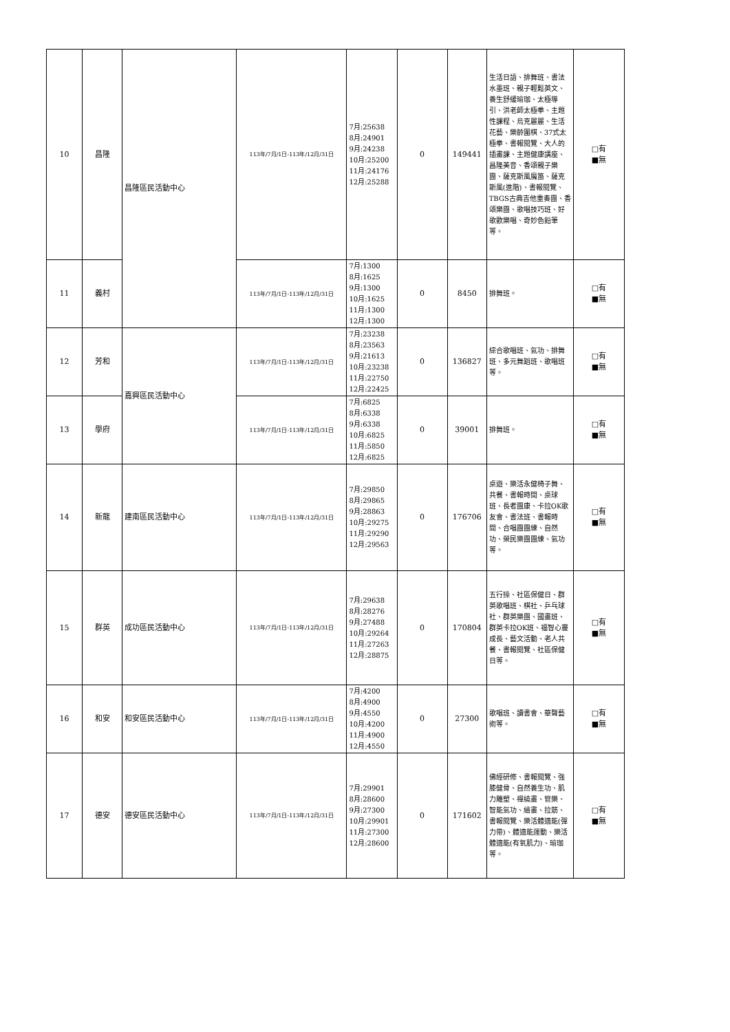| 10 | 昌隆 | 昌隆區民活動中心 | 113年/7月/1日-113年/12月/31日 | 7月:25638 8月:24901 9月:24238 10月:25200 11月:24176 12月:25288 | 0 | 149441 | 生活日語、排舞班、書法水墨班、親子輕鬆英文、養生舒緩瑜珈、太極導引、洪老師太極拳、主題性課程、烏克麗麗、生活花藝、樂齡圍棋、37式太極拳、書報閱覽、大人的插畫課、主題健康講座、昌隆美音、香頌親子樂團、薩克斯風魔笛、薩克斯風(進階)、書報閱覽、TBGS古典吉他重奏團、香頌樂團、歌唱技巧班、好歌歡樂唱、奇妙色鉛筆等。 | □有 ■無 |
| 11 | 義村 | | 113年/7月/1日-113年/12月/31日 | 7月:1300 8月:1625 9月:1300 10月:1625 11月:1300 12月:1300 | 0 | 8450 | 排舞班。 | □有 ■無 |
| 12 | 芳和 | 嘉興區民活動中心 | 113年/7月/1日-113年/12月/31日 | 7月:23238 8月:23563 9月:21613 10月:23238 11月:22750 12月:22425 | 0 | 136827 | 綜合歌唱班、氣功、排舞班、多元舞蹈班、歌唱班等。 | □有 ■無 |
| 13 | 學府 | | 113年/7月/1日-113年/12月/31日 | 7月:6825 8月:6338 9月:6338 10月:6825 11月:5850 12月:6825 | 0 | 39001 | 排舞班。 | □有 ■無 |
| 14 | 新龍 | 建南區民活動中心 | 113年/7月/1日-113年/12月/31日 | 7月:29850 8月:29865 9月:28863 10月:29275 11月:29290 12月:29563 | 0 | 176706 | 桌遊、樂活永健椅子舞、共餐、書報時間、桌球班、長者團康、卡拉OK歌友會、書法班、書報時間、合唱團團練、自然功、榮民樂團團練、氣功等。 | □有 ■無 |
| 15 | 群英 | 成功區民活動中心 | 113年/7月/1日-113年/12月/31日 | 7月:29638 8月:28276 9月:27488 10月:29264 11月:27263 12月:28875 | 0 | 170804 | 五行操、社區保健日、群英歌唱班、棋社、乒乓球社、群英樂團、國畫班、群英卡拉OK班、福智心靈成長、藝文活動、老人共餐、書報閱覽、社區保健日等。 | □有 ■無 |
| 16 | 和安 | 和安區民活動中心 | 113年/7月/1日-113年/12月/31日 | 7月:4200 8月:4900 9月:4550 10月:4200 11月:4900 12月:4550 | 0 | 27300 | 歌唱班、讀書會、華聲藝術等。 | □有 ■無 |
| 17 | 德安 | 德安區民活動中心 | 113年/7月/1日-113年/12月/31日 | 7月:29901 8月:28600 9月:27300 10月:29901 11月:27300 12月:28600 | 0 | 171602 | 佛經研修、書報閱覽、強膝健骨、自然養生功、肌力雕塑、禪繞畫、管樂、智能氣功、繪畫、拉筋、書報閱覽、樂活體適能(彈力帶)、體適能運動、樂活體適能(有氧肌力)、瑜珈等。 | □有 ■無 |